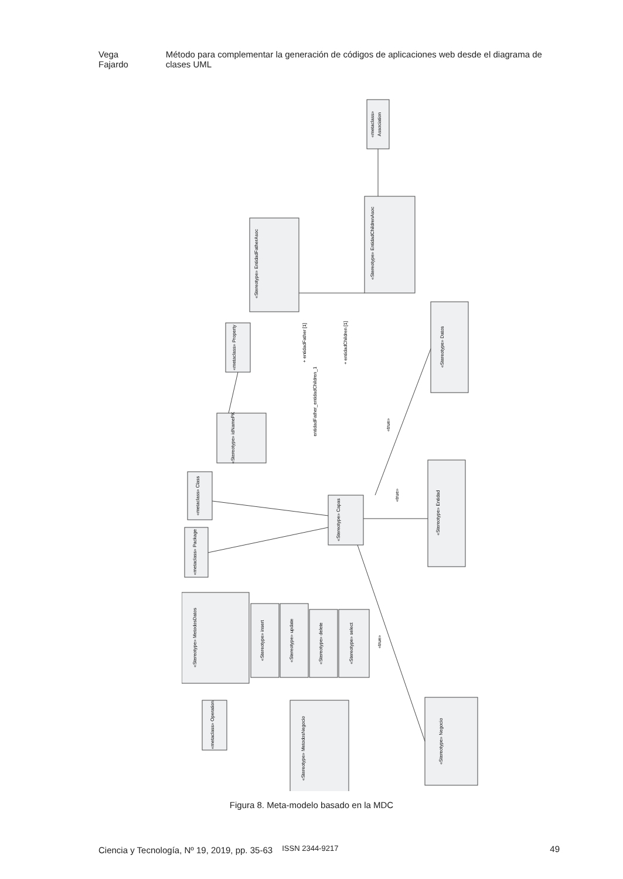Vega Fajardo Método para complementar la generación de códigos de aplicaciones web desde el diagrama de clases UML
«metaclass»
Association
«Stereotype» EntidadChildrenAsoc
«Stereotype» EntidadFatherAsoc
«metaclass» Property
«Stereotype» idNamePK
«Stereotype» Datos
«metaclass» Class
«Stereotype» Capas
«Stereotype» Entidad
«metaclass» Package
«Stereotype» MetodosDatos
«Stereotype» insert
«Stereotype» update
«Stereotype» delete
«Stereotype» select
«metaclass» Operation
«Stereotype» MetodosNegocio
«Stereotype» Negocio
+ entidadFather [1]
+ entidadChildren [1]
entidadFather_entidadChildren_1
«true»
«true»
«true»
Figura 8. Meta-modelo basado en la MDC
Ciencia y Tecnología, Nº 19, 2019, pp. 35-63 ISSN 2344-9217 49